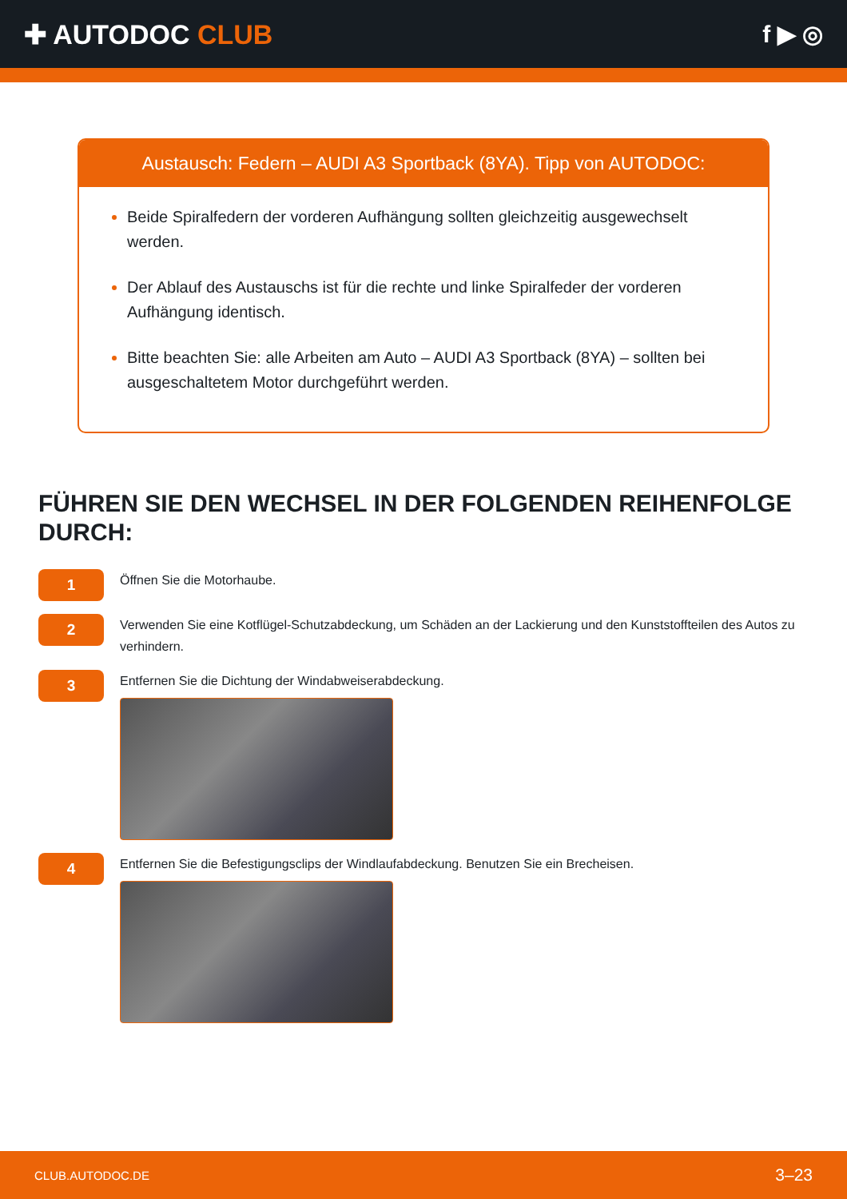✚ AUTODOC CLUB f ▶ ◎
Austausch: Federn – AUDI A3 Sportback (8YA). Tipp von AUTODOC:
Beide Spiralfedern der vorderen Aufhängung sollten gleichzeitig ausgewechselt werden.
Der Ablauf des Austauschs ist für die rechte und linke Spiralfeder der vorderen Aufhängung identisch.
Bitte beachten Sie: alle Arbeiten am Auto – AUDI A3 Sportback (8YA) – sollten bei ausgeschaltetem Motor durchgeführt werden.
FÜHREN SIE DEN WECHSEL IN DER FOLGENDEN REIHENFOLGE DURCH:
1
Öffnen Sie die Motorhaube.
2
Verwenden Sie eine Kotflügel-Schutzabdeckung, um Schäden an der Lackierung und den Kunststoffteilen des Autos zu verhindern.
3
Entfernen Sie die Dichtung der Windabweiserabdeckung.
4
Entfernen Sie die Befestigungsclips der Windlaufabdeckung. Benutzen Sie ein Brecheisen.
CLUB.AUTODOC.DE 3–23